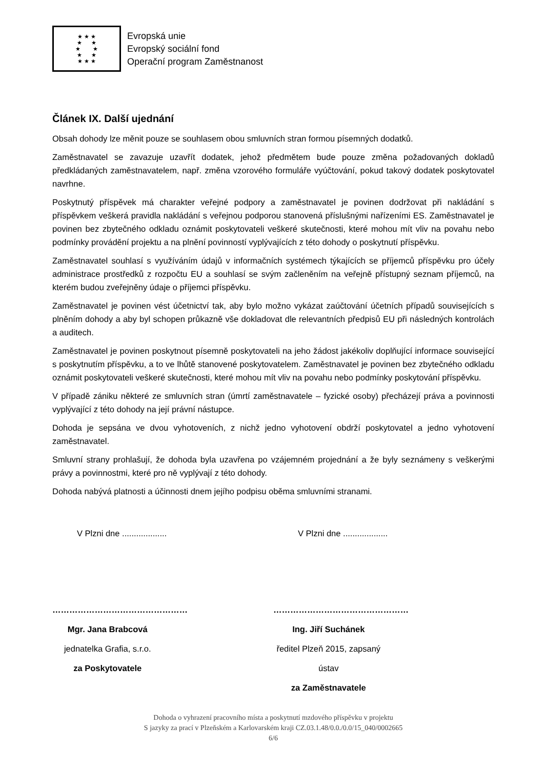★ ★ ★
★ ★
★ ★
★ ★
★ ★ ★
Evropská unie
Evropský sociální fond
Operační program Zaměstnanost
Článek IX. Další ujednání
Obsah dohody lze měnit pouze se souhlasem obou smluvních stran formou písemných dodatků.
Zaměstnavatel se zavazuje uzavřít dodatek, jehož předmětem bude pouze změna požadovaných dokladů předkládaných zaměstnavatelem, např. změna vzorového formuláře vyúčtování, pokud takový dodatek poskytovatel navrhne.
Poskytnutý příspěvek má charakter veřejné podpory a zaměstnavatel je povinen dodržovat při nakládání s příspěvkem veškerá pravidla nakládání s veřejnou podporou stanovená příslušnými nařízeními ES. Zaměstnavatel je povinen bez zbytečného odkladu oznámit poskytovateli veškeré skutečnosti, které mohou mít vliv na povahu nebo podmínky provádění projektu a na plnění povinností vyplývajících z této dohody o poskytnutí příspěvku.
Zaměstnavatel souhlasí s využíváním údajů v informačních systémech týkajících se příjemců příspěvku pro účely administrace prostředků z rozpočtu EU a souhlasí se svým začleněním na veřejně přístupný seznam příjemců, na kterém budou zveřejněny údaje o příjemci příspěvku.
Zaměstnavatel je povinen vést účetnictví tak, aby bylo možno vykázat zaúčtování účetních případů souvisejících s plněním dohody a aby byl schopen průkazně vše dokladovat dle relevantních předpisů EU při následných kontrolách a auditech.
Zaměstnavatel je povinen poskytnout písemně poskytovateli na jeho žádost jakékoliv doplňující informace související s poskytnutím příspěvku, a to ve lhůtě stanovené poskytovatelem. Zaměstnavatel je povinen bez zbytečného odkladu oznámit poskytovateli veškeré skutečnosti, které mohou mít vliv na povahu nebo podmínky poskytování příspěvku.
V případě zániku některé ze smluvních stran (úmrtí zaměstnavatele – fyzické osoby) přecházejí práva a povinnosti vyplývající z této dohody na její právní nástupce.
Dohoda je sepsána ve dvou vyhotoveních, z nichž jedno vyhotovení obdrží poskytovatel a jedno vyhotovení zaměstnavatel.
Smluvní strany prohlašují, že dohoda byla uzavřena po vzájemném projednání a že byly seznámeny s veškerými právy a povinnostmi, které pro ně vyplývají z této dohody.
Dohoda nabývá platnosti a účinnosti dnem jejího podpisu oběma smluvními stranami.
V Plzni dne ...................
…………………………………………
Mgr. Jana Brabcová
jednatelka Grafia, s.r.o.
za Poskytovatele
V Plzni dne ...................
…………………………………………
Ing. Jiří Suchánek
ředitel Plzeň 2015, zapsaný ústav
za Zaměstnavatele
Dohoda o vyhrazení pracovního místa a poskytnutí mzdového příspěvku v projektu
S jazyky za prací v Plzeňském a Karlovarském kraji CZ.03.1.48/0.0./0.0/15_040/0002665
6/6